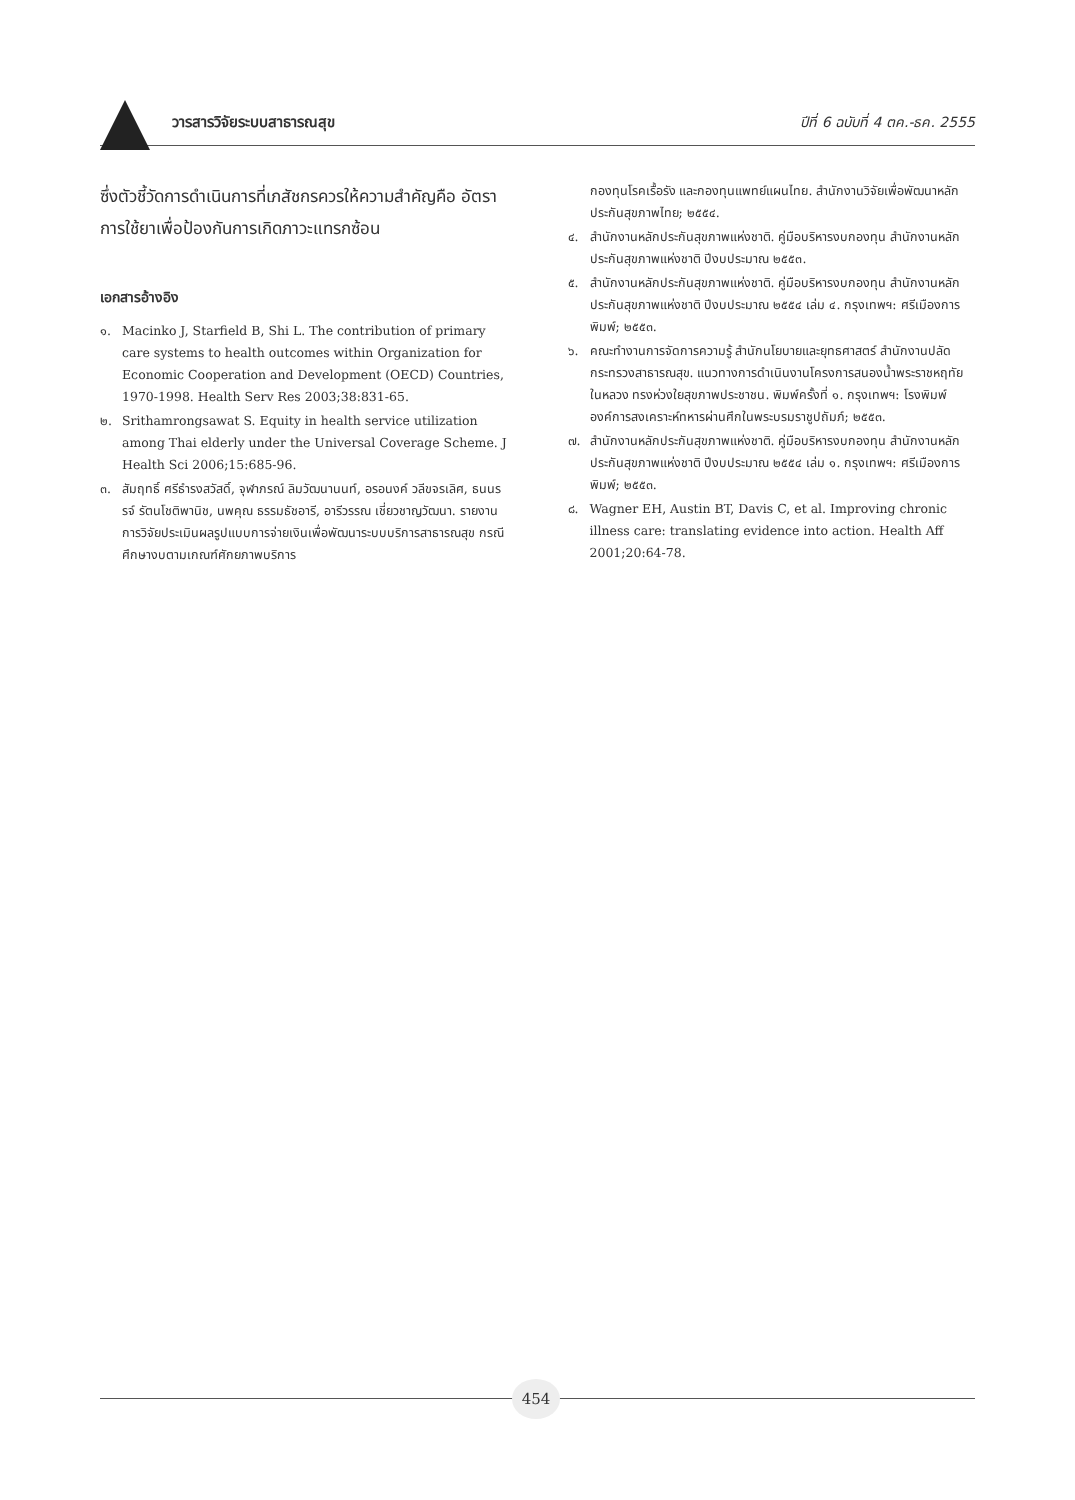วารสารวิจัยระบบสาธารณสุข ปีที่ 6 ฉบับที่ 4 ตค.-ธค. 2555
ซึ่งตัวชี้วัดการดำเนินการที่เภสัชกรควรให้ความสำคัญคือ อัตราการใช้ยาเพื่อป้องกันการเกิดภาวะแทรกซ้อน
เอกสารอ้างอิง
๑. Macinko J, Starfield B, Shi L. The contribution of primary care systems to health outcomes within Organization for Economic Cooperation and Development (OECD) Countries, 1970-1998. Health Serv Res 2003;38:831-65.
๒. Srithamrongsawat S. Equity in health service utilization among Thai elderly under the Universal Coverage Scheme. J Health Sci 2006;15:685-96.
๓. สัมฤทธิ์ ศรีธำรงสวัสดิ์, จุฬาภรณ์ ลิมวัฒนานนท์, อรอนงค์ วลีขจรเลิศ, ธนนรรจ์ รัตนโชติพานิช, นพคุณ ธรรมธัชอารี, อารีวรรณ เชี่ยวชาญวัฒนา. รายงานการวิจัยประเมินผลรูปแบบการจ่ายเงินเพื่อพัฒนาระบบบริการสาธารณสุข กรณีศึกษางบตามเกณฑ์ศักยภาพบริการ
กองทุนโรคเรื้อรัง และกองทุนแพทย์แผนไทย. สำนักงานวิจัยเพื่อพัฒนาหลักประกันสุขภาพไทย; ๒๕๕๔.
๔. สำนักงานหลักประกันสุขภาพแห่งชาติ. คู่มือบริหารงบกองทุน สำนักงานหลักประกันสุขภาพแห่งชาติ ปีงบประมาณ ๒๕๕๓.
๕. สำนักงานหลักประกันสุขภาพแห่งชาติ. คู่มือบริหารงบกองทุน สำนักงานหลักประกันสุขภาพแห่งชาติ ปีงบประมาณ ๒๕๕๔ เล่ม ๔. กรุงเทพฯ: ศรีเมืองการพิมพ์; ๒๕๕๓.
๖. คณะทำงานการจัดการความรู้ สำนักนโยบายและยุทธศาสตร์ สำนักงานปลัดกระทรวงสาธารณสุข. แนวทางการดำเนินงานโครงการสนองน้ำพระราชหฤทัยในหลวง ทรงห่วงใยสุขภาพประชาชน. พิมพ์ครั้งที่ ๑. กรุงเทพฯ: โรงพิมพ์องค์การสงเคราะห์ทหารผ่านศึกในพระบรมราชูปถัมภ์; ๒๕๕๓.
๗. สำนักงานหลักประกันสุขภาพแห่งชาติ. คู่มือบริหารงบกองทุน สำนักงานหลักประกันสุขภาพแห่งชาติ ปีงบประมาณ ๒๕๕๔ เล่ม ๑. กรุงเทพฯ: ศรีเมืองการพิมพ์; ๒๕๕๓.
๘. Wagner EH, Austin BT, Davis C, et al. Improving chronic illness care: translating evidence into action. Health Aff 2001;20:64-78.
454